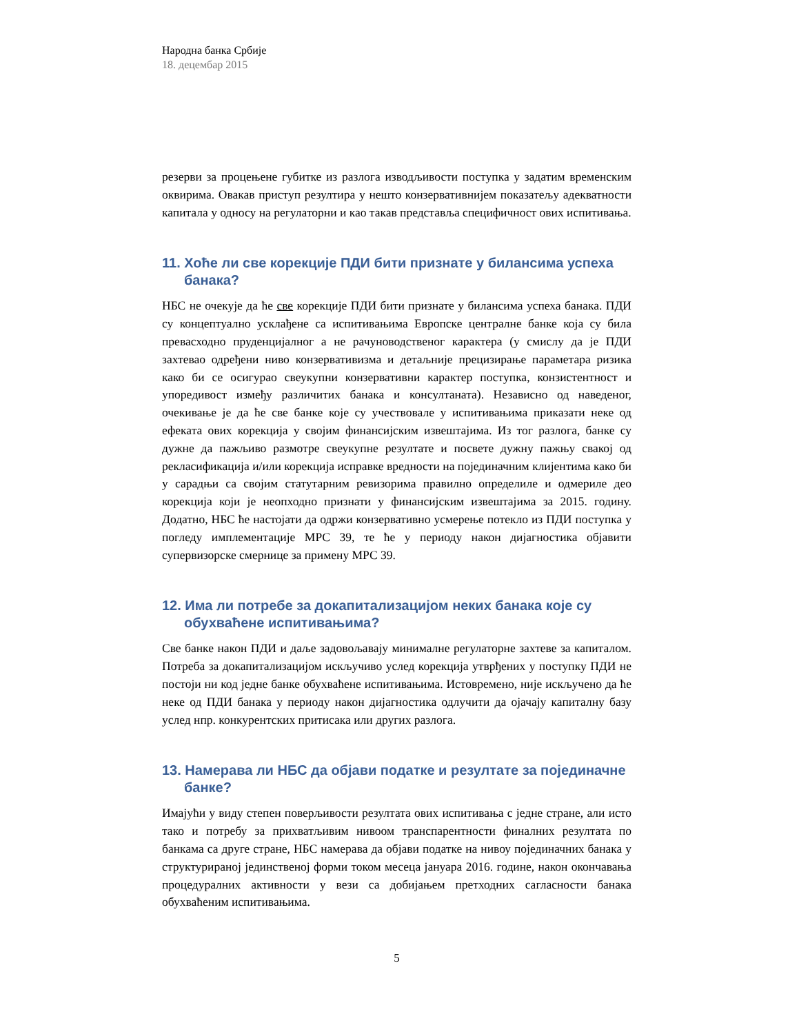Народна банка Србије
18. децембар 2015
резерви за процењене губитке из разлога изводљивости поступка у задатим временским оквирима. Овакав приступ резултира у нешто конзервативнијем показатељу адекватности капитала у односу на регулаторни и као такав представља специфичност ових испитивања.
11. Хоће ли све корекције ПДИ бити признате у билансима успеха банака?
НБС не очекује да ће све корекције ПДИ бити признате у билансима успеха банака. ПДИ су концептуално усклађене са испитивањима Европске централне банке која су била превасходно пруденцијалног а не рачуноводственог карактера (у смислу да је ПДИ захтевао одређени ниво конзервативизма и детаљније прецизирање параметара ризика како би се осигурао свеукупни конзервативни карактер поступка, конзистентност и упоредивост између различитих банака и консултаната). Независно од наведеног, очекивање је да ће све банке које су учествовале у испитивањима приказати неке од ефеката ових корекција у својим финансијским извештајима. Из тог разлога, банке су дужне да пажљиво размотре свеукупне резултате и посвете дужну пажњу свакој од рекласификација и/или корекција исправке вредности на појединачним клијентима како би у сарадњи са својим статутарним ревизорима правилно определиле и одмериле део корекција који је неопходно признати у финансијским извештајима за 2015. годину. Додатно, НБС ће настојати да одржи конзервативно усмерење потекло из ПДИ поступка у погледу имплементације МРС 39, те ће у периоду након дијагностика објавити супервизорске смернице за примену МРС 39.
12. Има ли потребе за докапитализацијом неких банака које су обухваћене испитивањима?
Све банке након ПДИ и даље задовољавају минималне регулаторне захтеве за капиталом. Потреба за докапитализацијом искључиво услед корекција утврђених у поступку ПДИ не постоји ни код једне банке обухваћене испитивањима. Истовремено, није искључено да ће неке од ПДИ банака у периоду након дијагностика одлучити да ојачају капиталну базу услед нпр. конкурентских притисака или других разлога.
13. Намерава ли НБС да објави податке и резултате за појединачне банке?
Имајући у виду степен поверљивости резултата ових испитивања с једне стране, али исто тако и потребу за прихватљивим нивоом транспарентности финалних резултата по банкама са друге стране, НБС намерава да објави податке на нивоу појединачних банака у структурираној јединственој форми током месеца јануара 2016. године, након окончавања процедуралних активности у вези са добијањем претходних сагласности банака обухваћеним испитивањима.
5